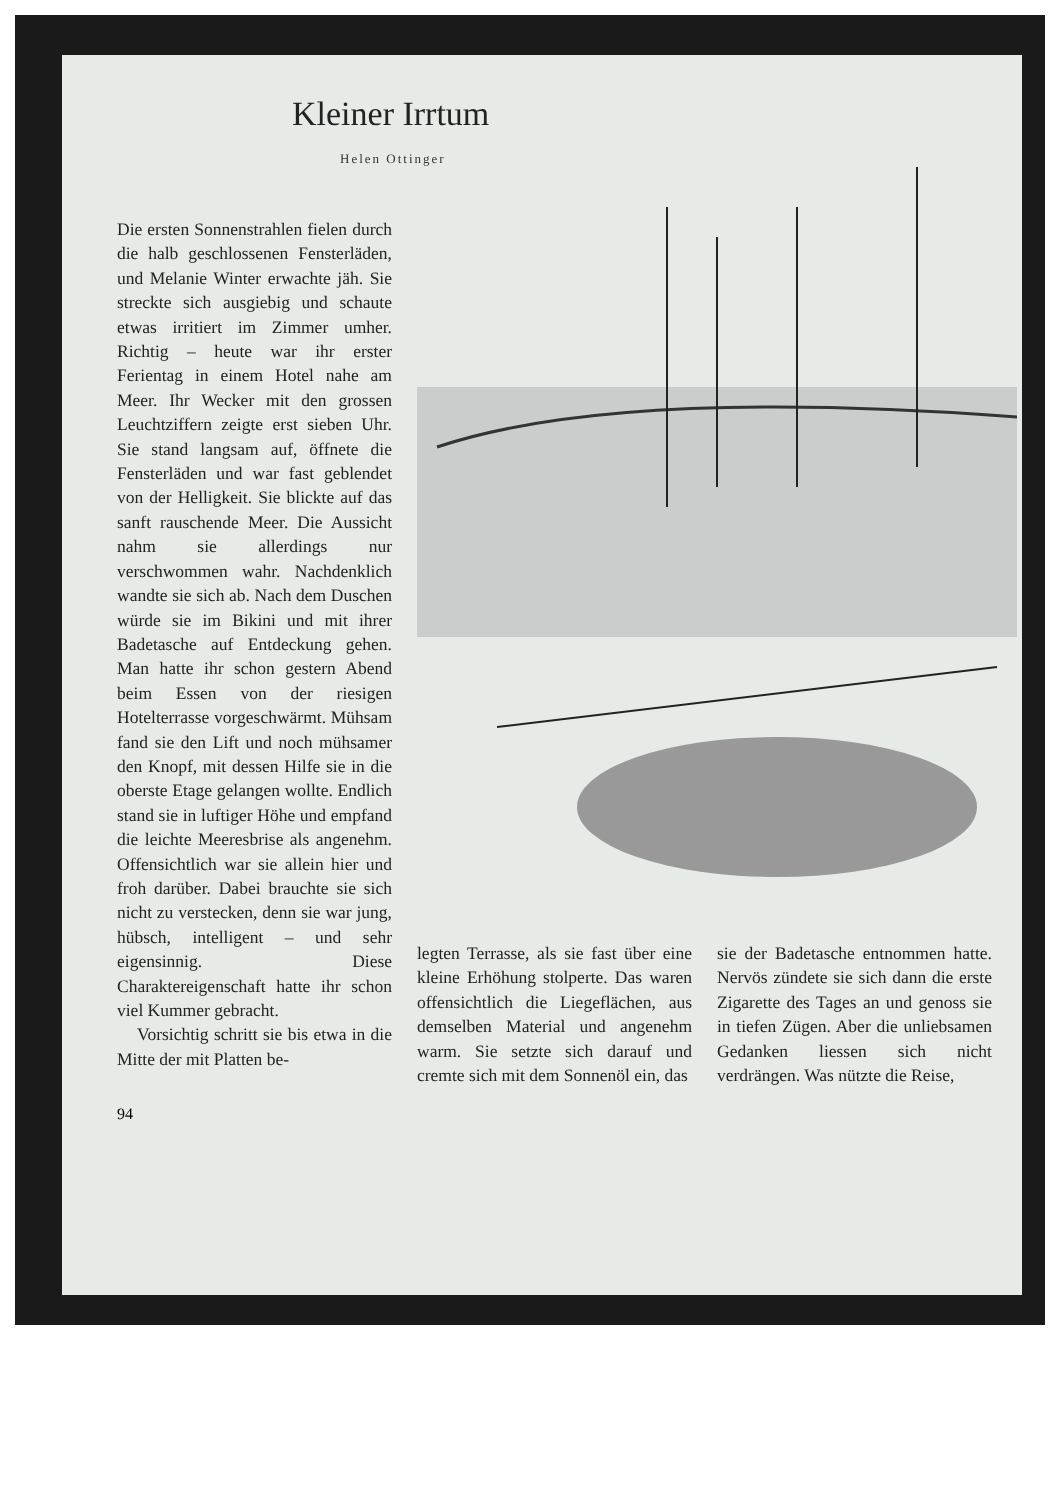Kleiner Irrtum
Helen Ottinger
Die ersten Sonnenstrahlen fielen durch die halb geschlossenen Fensterläden, und Melanie Winter erwachte jäh. Sie streckte sich ausgiebig und schaute etwas irritiert im Zimmer umher. Richtig – heute war ihr erster Ferientag in einem Hotel nahe am Meer. Ihr Wecker mit den grossen Leuchtziffern zeigte erst sieben Uhr. Sie stand langsam auf, öffnete die Fensterläden und war fast geblendet von der Helligkeit. Sie blickte auf das sanft rauschende Meer. Die Aussicht nahm sie allerdings nur verschwommen wahr. Nachdenklich wandte sie sich ab. Nach dem Duschen würde sie im Bikini und mit ihrer Badetasche auf Entdeckung gehen. Man hatte ihr schon gestern Abend beim Essen von der riesigen Hotelterrasse vorgeschwärmt. Mühsam fand sie den Lift und noch mühsamer den Knopf, mit dessen Hilfe sie in die oberste Etage gelangen wollte. Endlich stand sie in luftiger Höhe und empfand die leichte Meeresbrise als angenehm. Offensichtlich war sie allein hier und froh darüber. Dabei brauchte sie sich nicht zu verstecken, denn sie war jung, hübsch, intelligent – und sehr eigensinnig. Diese Charaktereigenschaft hatte ihr schon viel Kummer gebracht.
Vorsichtig schritt sie bis etwa in die Mitte der mit Platten be-
legten Terrasse, als sie fast über eine kleine Erhöhung stolperte. Das waren offensichtlich die Liegeflächen, aus demselben Material und angenehm warm. Sie setzte sich darauf und cremte sich mit dem Sonnenöl ein, das
sie der Badetasche entnommen hatte. Nervös zündete sie sich dann die erste Zigarette des Tages an und genoss sie in tiefen Zügen. Aber die unliebsamen Gedanken liessen sich nicht verdrängen. Was nützte die Reise,
94